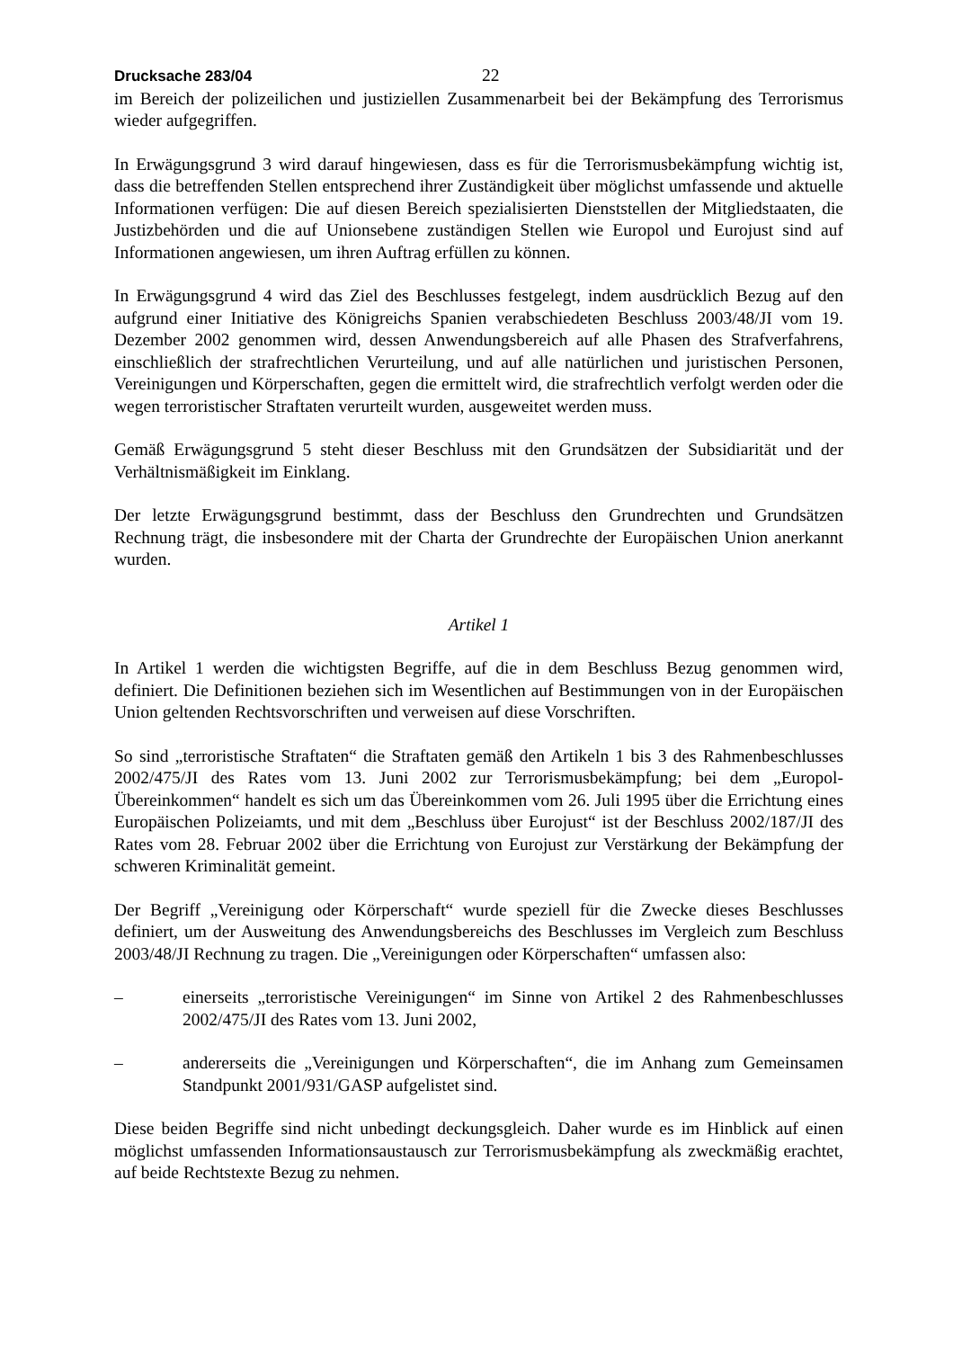Drucksache 283/04 22
im Bereich der polizeilichen und justiziellen Zusammenarbeit bei der Bekämpfung des Terrorismus wieder aufgegriffen.
In Erwägungsgrund 3 wird darauf hingewiesen, dass es für die Terrorismusbekämpfung wichtig ist, dass die betreffenden Stellen entsprechend ihrer Zuständigkeit über möglichst umfassende und aktuelle Informationen verfügen: Die auf diesen Bereich spezialisierten Dienststellen der Mitgliedstaaten, die Justizbehörden und die auf Unionsebene zuständigen Stellen wie Europol und Eurojust sind auf Informationen angewiesen, um ihren Auftrag erfüllen zu können.
In Erwägungsgrund 4 wird das Ziel des Beschlusses festgelegt, indem ausdrücklich Bezug auf den aufgrund einer Initiative des Königreichs Spanien verabschiedeten Beschluss 2003/48/JI vom 19. Dezember 2002 genommen wird, dessen Anwendungsbereich auf alle Phasen des Strafverfahrens, einschließlich der strafrechtlichen Verurteilung, und auf alle natürlichen und juristischen Personen, Vereinigungen und Körperschaften, gegen die ermittelt wird, die strafrechtlich verfolgt werden oder die wegen terroristischer Straftaten verurteilt wurden, ausgeweitet werden muss.
Gemäß Erwägungsgrund 5 steht dieser Beschluss mit den Grundsätzen der Subsidiarität und der Verhältnismäßigkeit im Einklang.
Der letzte Erwägungsgrund bestimmt, dass der Beschluss den Grundrechten und Grundsätzen Rechnung trägt, die insbesondere mit der Charta der Grundrechte der Europäischen Union anerkannt wurden.
Artikel 1
In Artikel 1 werden die wichtigsten Begriffe, auf die in dem Beschluss Bezug genommen wird, definiert. Die Definitionen beziehen sich im Wesentlichen auf Bestimmungen von in der Europäischen Union geltenden Rechtsvorschriften und verweisen auf diese Vorschriften.
So sind „terroristische Straftaten“ die Straftaten gemäß den Artikeln 1 bis 3 des Rahmenbeschlusses 2002/475/JI des Rates vom 13. Juni 2002 zur Terrorismusbekämpfung; bei dem „Europol-Übereinkommen“ handelt es sich um das Übereinkommen vom 26. Juli 1995 über die Errichtung eines Europäischen Polizeiamts, und mit dem „Beschluss über Eurojust“ ist der Beschluss 2002/187/JI des Rates vom 28. Februar 2002 über die Errichtung von Eurojust zur Verstärkung der Bekämpfung der schweren Kriminalität gemeint.
Der Begriff „Vereinigung oder Körperschaft“ wurde speziell für die Zwecke dieses Beschlusses definiert, um der Ausweitung des Anwendungsbereichs des Beschlusses im Vergleich zum Beschluss 2003/48/JI Rechnung zu tragen. Die „Vereinigungen oder Körperschaften“ umfassen also:
– einerseits „terroristische Vereinigungen“ im Sinne von Artikel 2 des Rahmenbeschlusses 2002/475/JI des Rates vom 13. Juni 2002,
– andererseits die „Vereinigungen und Körperschaften“, die im Anhang zum Gemeinsamen Standpunkt 2001/931/GASP aufgelistet sind.
Diese beiden Begriffe sind nicht unbedingt deckungsgleich. Daher wurde es im Hinblick auf einen möglichst umfassenden Informationsaustausch zur Terrorismusbekämpfung als zweckmäßig erachtet, auf beide Rechtstexte Bezug zu nehmen.